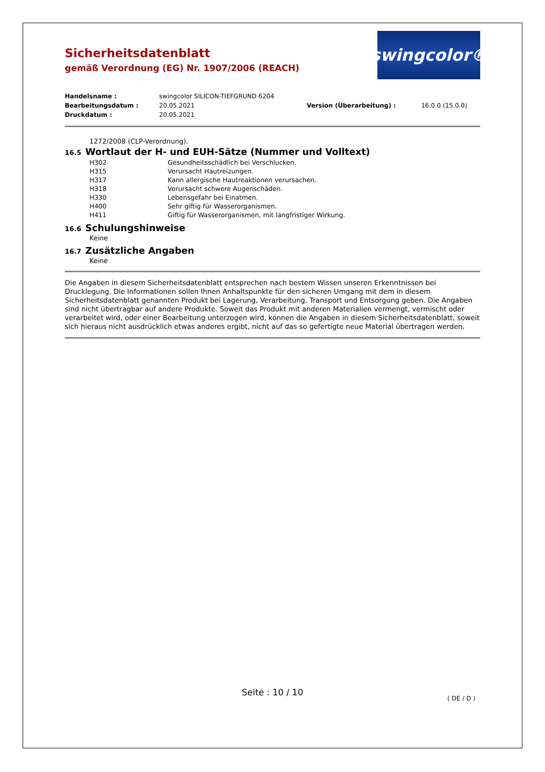Sicherheitsdatenblatt
gemäß Verordnung (EG) Nr. 1907/2006 (REACH)
swingcolor®
| Handelsname : | swingcolor SILICON-TIEFGRUND 6204 | | |
| Bearbeitungsdatum : | 20.05.2021 | Version (Überarbeitung) : | 16.0.0 (15.0.0) |
| Druckdatum : | 20.05.2021 | | |
1272/2008 (CLP-Verordnung).
16.5 Wortlaut der H- und EUH-Sätze (Nummer und Volltext)
| H302 | Gesundheitsschädlich bei Verschlucken. |
| H315 | Verursacht Hautreizungen. |
| H317 | Kann allergische Hautreaktionen verursachen. |
| H318 | Verursacht schwere Augenschäden. |
| H330 | Lebensgefahr bei Einatmen. |
| H400 | Sehr giftig für Wasserorganismen. |
| H411 | Giftig für Wasserorganismen, mit langfristiger Wirkung. |
16.6 Schulungshinweise
Keine
16.7 Zusätzliche Angaben
Keine
Die Angaben in diesem Sicherheitsdatenblatt entsprechen nach bestem Wissen unseren Erkenntnissen bei Drucklegung. Die Informationen sollen Ihnen Anhaltspunkte für den sicheren Umgang mit dem in diesem Sicherheitsdatenblatt genannten Produkt bei Lagerung, Verarbeitung, Transport und Entsorgung geben. Die Angaben sind nicht übertragbar auf andere Produkte. Soweit das Produkt mit anderen Materialien vermengt, vermischt oder verarbeitet wird, oder einer Bearbeitung unterzogen wird, können die Angaben in diesem Sicherheitsdatenblatt, soweit sich hieraus nicht ausdrücklich etwas anderes ergibt, nicht auf das so gefertigte neue Material übertragen werden.
Seite : 10 / 10
( DE / D )